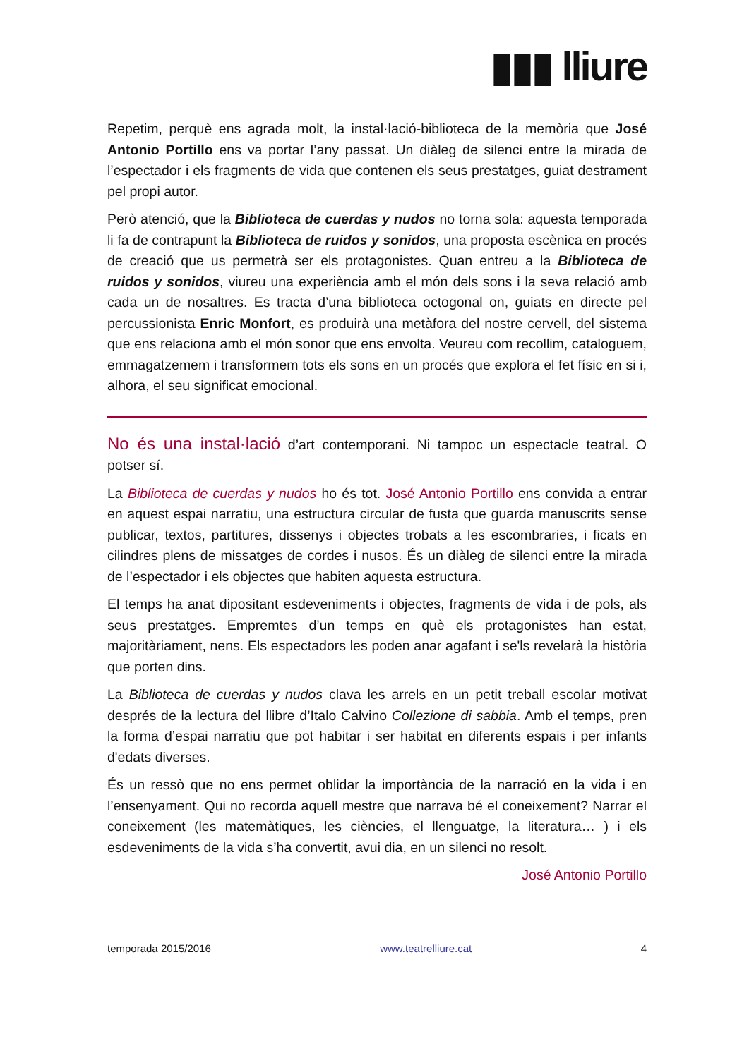▮▮▮ lliure
Repetim, perquè ens agrada molt, la instal·lació-biblioteca de la memòria que José Antonio Portillo ens va portar l’any passat. Un diàleg de silenci entre la mirada de l’espectador i els fragments de vida que contenen els seus prestatges, guiat destrament pel propi autor.
Però atenció, que la Biblioteca de cuerdas y nudos no torna sola: aquesta temporada li fa de contrapunt la Biblioteca de ruidos y sonidos, una proposta escènica en procés de creació que us permetrà ser els protagonistes. Quan entreu a la Biblioteca de ruidos y sonidos, viureu una experiència amb el món dels sons i la seva relació amb cada un de nosaltres. Es tracta d’una biblioteca octogonal on, guiats en directe pel percussionista Enric Monfort, es produirà una metàfora del nostre cervell, del sistema que ens relaciona amb el món sonor que ens envolta. Veureu com recollim, cataloguem, emmagatzemem i transformem tots els sons en un procés que explora el fet físic en si i, alhora, el seu significat emocional.
No és una instal·lació d’art contemporani. Ni tampoc un espectacle teatral. O potser sí.
La Biblioteca de cuerdas y nudos ho és tot. José Antonio Portillo ens convida a entrar en aquest espai narratiu, una estructura circular de fusta que guarda manuscrits sense publicar, textos, partitures, dissenys i objectes trobats a les escombraries, i ficats en cilindres plens de missatges de cordes i nusos. És un diàleg de silenci entre la mirada de l’espectador i els objectes que habiten aquesta estructura.
El temps ha anat dipositant esdeveniments i objectes, fragments de vida i de pols, als seus prestatges. Empremtes d’un temps en què els protagonistes han estat, majoritàriament, nens. Els espectadors les poden anar agafant i se'ls revelarà la història que porten dins.
La Biblioteca de cuerdas y nudos clava les arrels en un petit treball escolar motivat després de la lectura del llibre d’Italo Calvino Collezione di sabbia. Amb el temps, pren la forma d’espai narratiu que pot habitar i ser habitat en diferents espais i per infants d'edats diverses.
És un ressò que no ens permet oblidar la importància de la narració en la vida i en l’ensenyament. Qui no recorda aquell mestre que narrava bé el coneixement? Narrar el coneixement (les matemàtiques, les ciències, el llenguatge, la literatura… ) i els esdeveniments de la vida s’ha convertit, avui dia, en un silenci no resolt.
José Antonio Portillo
temporada 2015/2016 www.teatrelliure.cat 4